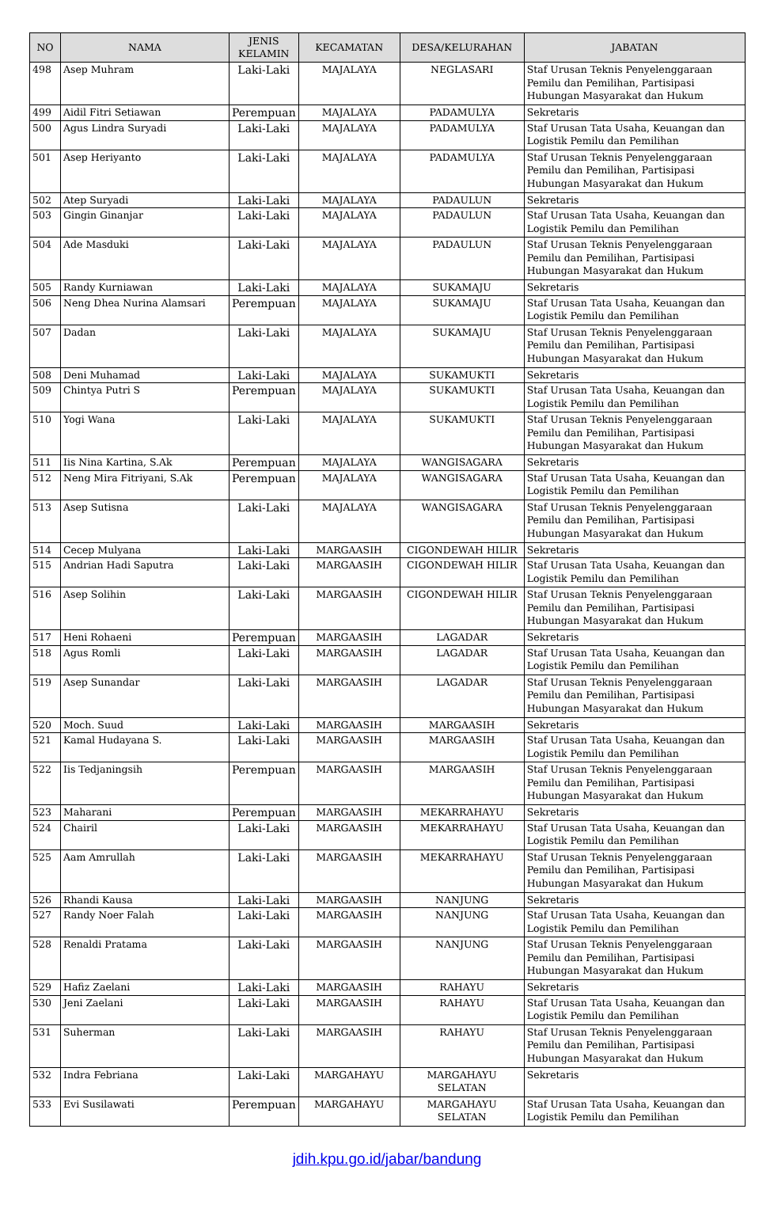| NO | NAMA | JENIS KELAMIN | KECAMATAN | DESA/KELURAHAN | JABATAN |
| --- | --- | --- | --- | --- | --- |
| 498 | Asep Muhram | Laki-Laki | MAJALAYA | NEGLASARI | Staf Urusan Teknis Penyelenggaraan Pemilu dan Pemilihan, Partisipasi Hubungan Masyarakat dan Hukum |
| 499 | Aidil Fitri Setiawan | Perempuan | MAJALAYA | PADAMULYA | Sekretaris |
| 500 | Agus Lindra Suryadi | Laki-Laki | MAJALAYA | PADAMULYA | Staf Urusan Tata Usaha, Keuangan dan Logistik Pemilu dan Pemilihan |
| 501 | Asep Heriyanto | Laki-Laki | MAJALAYA | PADAMULYA | Staf Urusan Teknis Penyelenggaraan Pemilu dan Pemilihan, Partisipasi Hubungan Masyarakat dan Hukum |
| 502 | Atep Suryadi | Laki-Laki | MAJALAYA | PADAULUN | Sekretaris |
| 503 | Gingin Ginanjar | Laki-Laki | MAJALAYA | PADAULUN | Staf Urusan Tata Usaha, Keuangan dan Logistik Pemilu dan Pemilihan |
| 504 | Ade Masduki | Laki-Laki | MAJALAYA | PADAULUN | Staf Urusan Teknis Penyelenggaraan Pemilu dan Pemilihan, Partisipasi Hubungan Masyarakat dan Hukum |
| 505 | Randy Kurniawan | Laki-Laki | MAJALAYA | SUKAMAJU | Sekretaris |
| 506 | Neng Dhea Nurina Alamsari | Perempuan | MAJALAYA | SUKAMAJU | Staf Urusan Tata Usaha, Keuangan dan Logistik Pemilu dan Pemilihan |
| 507 | Dadan | Laki-Laki | MAJALAYA | SUKAMAJU | Staf Urusan Teknis Penyelenggaraan Pemilu dan Pemilihan, Partisipasi Hubungan Masyarakat dan Hukum |
| 508 | Deni Muhamad | Laki-Laki | MAJALAYA | SUKAMUKTI | Sekretaris |
| 509 | Chintya Putri S | Perempuan | MAJALAYA | SUKAMUKTI | Staf Urusan Tata Usaha, Keuangan dan Logistik Pemilu dan Pemilihan |
| 510 | Yogi Wana | Laki-Laki | MAJALAYA | SUKAMUKTI | Staf Urusan Teknis Penyelenggaraan Pemilu dan Pemilihan, Partisipasi Hubungan Masyarakat dan Hukum |
| 511 | Iis Nina Kartina, S.Ak | Perempuan | MAJALAYA | WANGISAGARA | Sekretaris |
| 512 | Neng Mira Fitriyani, S.Ak | Perempuan | MAJALAYA | WANGISAGARA | Staf Urusan Tata Usaha, Keuangan dan Logistik Pemilu dan Pemilihan |
| 513 | Asep Sutisna | Laki-Laki | MAJALAYA | WANGISAGARA | Staf Urusan Teknis Penyelenggaraan Pemilu dan Pemilihan, Partisipasi Hubungan Masyarakat dan Hukum |
| 514 | Cecep Mulyana | Laki-Laki | MARGAASIH | CIGONDEWAH HILIR | Sekretaris |
| 515 | Andrian Hadi Saputra | Laki-Laki | MARGAASIH | CIGONDEWAH HILIR | Staf Urusan Tata Usaha, Keuangan dan Logistik Pemilu dan Pemilihan |
| 516 | Asep Solihin | Laki-Laki | MARGAASIH | CIGONDEWAH HILIR | Staf Urusan Teknis Penyelenggaraan Pemilu dan Pemilihan, Partisipasi Hubungan Masyarakat dan Hukum |
| 517 | Heni Rohaeni | Perempuan | MARGAASIH | LAGADAR | Sekretaris |
| 518 | Agus Romli | Laki-Laki | MARGAASIH | LAGADAR | Staf Urusan Tata Usaha, Keuangan dan Logistik Pemilu dan Pemilihan |
| 519 | Asep Sunandar | Laki-Laki | MARGAASIH | LAGADAR | Staf Urusan Teknis Penyelenggaraan Pemilu dan Pemilihan, Partisipasi Hubungan Masyarakat dan Hukum |
| 520 | Moch. Suud | Laki-Laki | MARGAASIH | MARGAASIH | Sekretaris |
| 521 | Kamal Hudayana S. | Laki-Laki | MARGAASIH | MARGAASIH | Staf Urusan Tata Usaha, Keuangan dan Logistik Pemilu dan Pemilihan |
| 522 | Iis Tedjaningsih | Perempuan | MARGAASIH | MARGAASIH | Staf Urusan Teknis Penyelenggaraan Pemilu dan Pemilihan, Partisipasi Hubungan Masyarakat dan Hukum |
| 523 | Maharani | Perempuan | MARGAASIH | MEKARRAHAYU | Sekretaris |
| 524 | Chairil | Laki-Laki | MARGAASIH | MEKARRAHAYU | Staf Urusan Tata Usaha, Keuangan dan Logistik Pemilu dan Pemilihan |
| 525 | Aam Amrullah | Laki-Laki | MARGAASIH | MEKARRAHAYU | Staf Urusan Teknis Penyelenggaraan Pemilu dan Pemilihan, Partisipasi Hubungan Masyarakat dan Hukum |
| 526 | Rhandi Kausa | Laki-Laki | MARGAASIH | NANJUNG | Sekretaris |
| 527 | Randy Noer Falah | Laki-Laki | MARGAASIH | NANJUNG | Staf Urusan Tata Usaha, Keuangan dan Logistik Pemilu dan Pemilihan |
| 528 | Renaldi Pratama | Laki-Laki | MARGAASIH | NANJUNG | Staf Urusan Teknis Penyelenggaraan Pemilu dan Pemilihan, Partisipasi Hubungan Masyarakat dan Hukum |
| 529 | Hafiz Zaelani | Laki-Laki | MARGAASIH | RAHAYU | Sekretaris |
| 530 | Jeni Zaelani | Laki-Laki | MARGAASIH | RAHAYU | Staf Urusan Tata Usaha, Keuangan dan Logistik Pemilu dan Pemilihan |
| 531 | Suherman | Laki-Laki | MARGAASIH | RAHAYU | Staf Urusan Teknis Penyelenggaraan Pemilu dan Pemilihan, Partisipasi Hubungan Masyarakat dan Hukum |
| 532 | Indra Febriana | Laki-Laki | MARGAHAYU | MARGAHAYU SELATAN | Sekretaris |
| 533 | Evi Susilawati | Perempuan | MARGAHAYU | MARGAHAYU SELATAN | Staf Urusan Tata Usaha, Keuangan dan Logistik Pemilu dan Pemilihan |
jdih.kpu.go.id/jabar/bandung